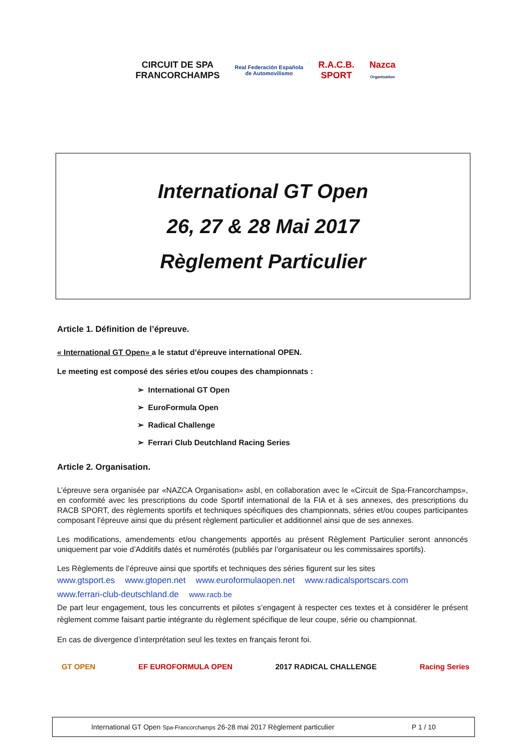CIRCUIT DE SPA
FRANCORCHAMPS
Real Federación Española
de Automovilismo
R.A.C.B.
SPORT
Nazca
Organisation
International GT Open
26, 27 & 28 Mai 2017
Règlement Particulier
Article 1. Définition de l’épreuve.
« International GT Open» a le statut d’épreuve international OPEN.
Le meeting est composé des séries et/ou coupes des championnats :
➢ International GT Open
➢ EuroFormula Open
➢ Radical Challenge
➢ Ferrari Club Deutchland Racing Series
Article 2. Organisation.
L’épreuve sera organisée par «NAZCA Organisation» asbl, en collaboration avec le «Circuit de Spa-Francorchamps», en conformité avec les prescriptions du code Sportif international de la FIA et à ses annexes, des prescriptions du RACB SPORT, des règlements sportifs et techniques spécifiques des championnats, séries et/ou coupes participantes composant l’épreuve ainsi que du présent règlement particulier et additionnel ainsi que de ses annexes.
Les modifications, amendements et/ou changements apportés au présent Règlement Particulier seront annoncés uniquement par voie d’Additifs datés et numérotés (publiés par l’organisateur ou les commissaires sportifs).
Les Règlements de l’épreuve ainsi que sportifs et techniques des séries figurent sur les sites
www.gtsport.es www.gtopen.net www.euroformulaopen.net www.radicalsportscars.com
www.ferrari-club-deutschland.de www.racb.be
De part leur engagement, tous les concurrents et pilotes s’engagent à respecter ces textes et à considérer le présent règlement comme faisant partie intégrante du règlement spécifique de leur coupe, série ou championnat.
En cas de divergence d’interprétation seul les textes en français feront foi.
GT OPEN EF EUROFORMULA OPEN 2017 RADICAL CHALLENGE Racing Series
International GT Open Spa-Francorchamps 26-28 mai 2017 Règlement particulier P 1 / 10